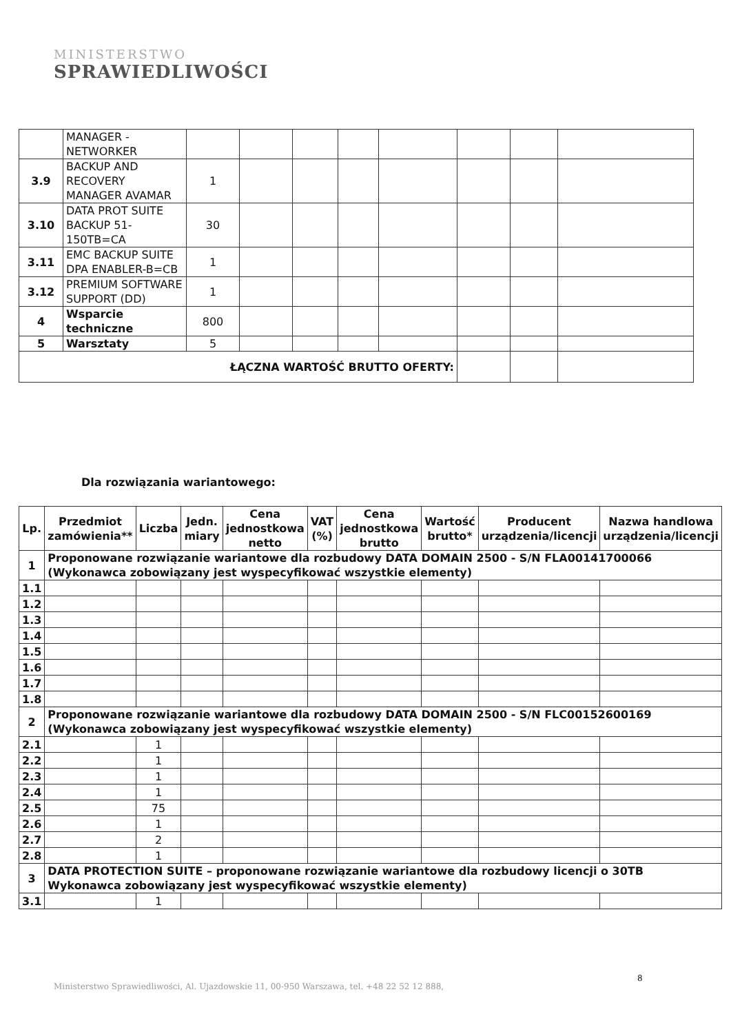MINISTERSTWO
SPRAWIEDLIWOŚCI
| | MANAGER - NETWORKER | | | | | | | | |
| 3.9 | BACKUP AND RECOVERY MANAGER AVAMAR | 1 | | | | | | | |
| 3.10 | DATA PROT SUITE BACKUP 51-150TB=CA | 30 | | | | | | | |
| 3.11 | EMC BACKUP SUITE DPA ENABLER-B=CB | 1 | | | | | | | |
| 3.12 | PREMIUM SOFTWARE SUPPORT (DD) | 1 | | | | | | | |
| 4 | Wsparcie techniczne | 800 | | | | | | | |
| 5 | Warsztaty | 5 | | | | | | | |
| ŁĄCZNA WARTOŚĆ BRUTTO OFERTY: | | | | | | | | | |
Dla rozwiązania wariantowego:
| Lp. | Przedmiot zamówienia** | Liczba | Jedn. miary | Cena jednostkowa netto | VAT (%) | Cena jednostkowa brutto | Wartość brutto* | Producent urządzenia/licencji | Nazwa handlowa urządzenia/licencji |
| --- | --- | --- | --- | --- | --- | --- | --- | --- | --- |
| 1 | Proponowane rozwiązanie wariantowe dla rozbudowy DATA DOMAIN 2500 - S/N FLA00141700066 (Wykonawca zobowiązany jest wyspecyfikować wszystkie elementy) | | | | | | | | |
| 1.1 | | | | | | | | | |
| 1.2 | | | | | | | | | |
| 1.3 | | | | | | | | | |
| 1.4 | | | | | | | | | |
| 1.5 | | | | | | | | | |
| 1.6 | | | | | | | | | |
| 1.7 | | | | | | | | | |
| 1.8 | | | | | | | | | |
| 2 | Proponowane rozwiązanie wariantowe dla rozbudowy DATA DOMAIN 2500 - S/N FLC00152600169 (Wykonawca zobowiązany jest wyspecyfikować wszystkie elementy) | | | | | | | | |
| 2.1 | | 1 | | | | | | | |
| 2.2 | | 1 | | | | | | | |
| 2.3 | | 1 | | | | | | | |
| 2.4 | | 1 | | | | | | | |
| 2.5 | | 75 | | | | | | | |
| 2.6 | | 1 | | | | | | | |
| 2.7 | | 2 | | | | | | | |
| 2.8 | | 1 | | | | | | | |
| 3 | DATA PROTECTION SUITE – proponowane rozwiązanie wariantowe dla rozbudowy licencji o 30TB Wykonawca zobowiązany jest wyspecyfikować wszystkie elementy) | | | | | | | | |
| 3.1 | | 1 | | | | | | | |
8
Ministerstwo Sprawiedliwości, Al. Ujazdowskie 11, 00-950 Warszawa, tel. +48 22 52 12 888,